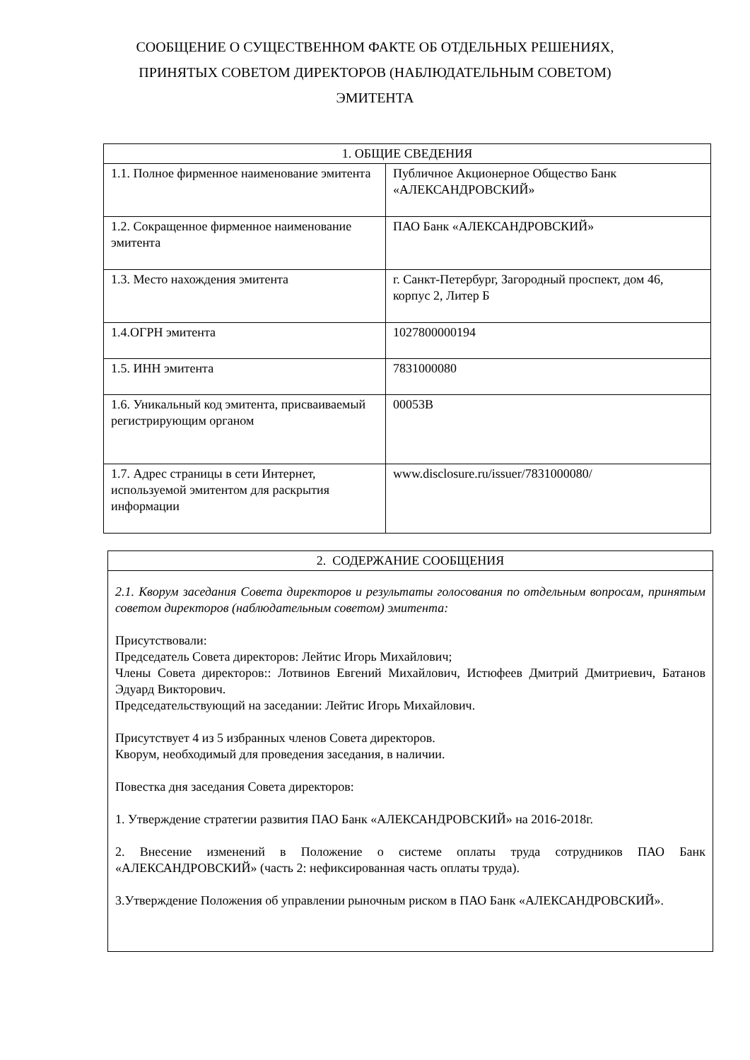СООБЩЕНИЕ О СУЩЕСТВЕННОМ ФАКТЕ ОБ ОТДЕЛЬНЫХ РЕШЕНИЯХ,
ПРИНЯТЫХ СОВЕТОМ ДИРЕКТОРОВ (НАБЛЮДАТЕЛЬНЫМ СОВЕТОМ)
ЭМИТЕНТА
| 1. ОБЩИЕ СВЕДЕНИЯ | |
| --- | --- |
| 1.1. Полное фирменное наименование эмитента | Публичное Акционерное Общество Банк «АЛЕКСАНДРОВСКИЙ» |
| 1.2. Сокращенное фирменное наименование эмитента | ПАО Банк «АЛЕКСАНДРОВСКИЙ» |
| 1.3. Место нахождения эмитента | г. Санкт-Петербург, Загородный проспект, дом 46, корпус 2, Литер Б |
| 1.4.ОГРН эмитента | 1027800000194 |
| 1.5. ИНН эмитента | 7831000080 |
| 1.6. Уникальный код эмитента, присваиваемый регистрирующим органом | 00053B |
| 1.7. Адрес страницы в сети Интернет, используемой эмитентом для раскрытия информации | www.disclosure.ru/issuer/7831000080/ |
| 2. СОДЕРЖАНИЕ СООБЩЕНИЯ |
| --- |
| 2.1. Кворум заседания Совета директоров и результаты голосования по отдельным вопросам, принятым советом директоров (наблюдательным советом) эмитента: Присутствовали: Председатель Совета директоров: Лейтис Игорь Михайлович; Члены Совета директоров:: Лотвинов Евгений Михайлович, Истюфеев Дмитрий Дмитриевич, Батанов Эдуард Викторович. Председательствующий на заседании: Лейтис Игорь Михайлович. Присутствует 4 из 5 избранных членов Совета директоров. Кворум, необходимый для проведения заседания, в наличии. Повестка дня заседания Совета директоров: 1. Утверждение стратегии развития ПАО Банк «АЛЕКСАНДРОВСКИЙ» на 2016-2018г. 2. Внесение изменений в Положение о системе оплаты труда сотрудников ПАО Банк «АЛЕКСАНДРОВСКИЙ» (часть 2: нефиксированная часть оплаты труда). 3.Утверждение Положения об управлении рыночным риском в ПАО Банк «АЛЕКСАНДРОВСКИЙ». |